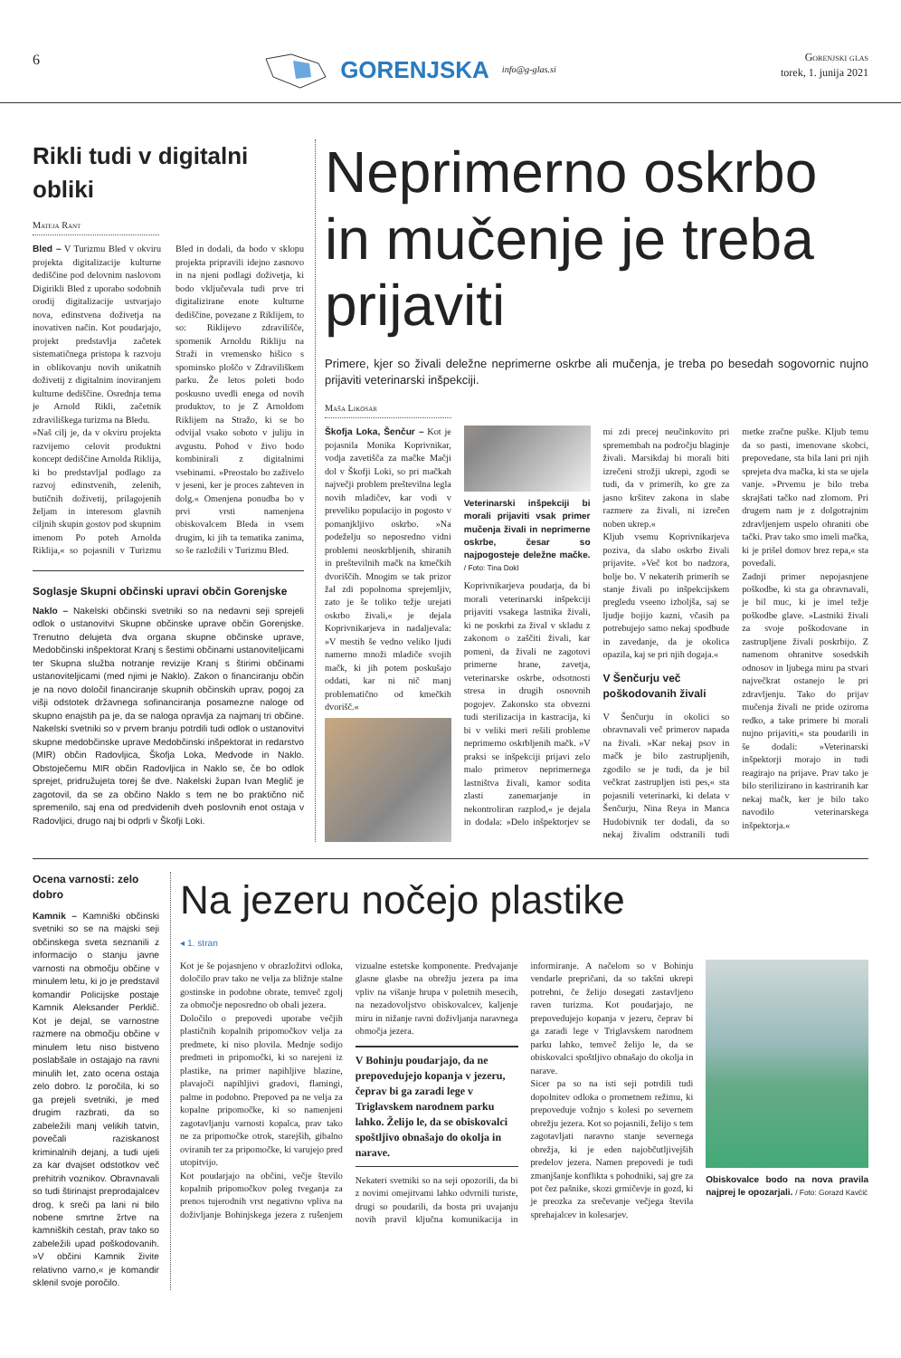6
GORENJSKA info@g-glas.si
Gorenjski glas
torek, 1. junija 2021
Rikli tudi v digitalni obliki
Mateja Rant
Bled – V Turizmu Bled v okviru projekta digitalizacije kulturne dediščine pod delovnim naslovom Digirikli Bled z uporabo sodobnih orodij digitalizacije ustvarjajo nova, edinstvena doživetja na inovativen način. Kot poudarjajo, projekt predstavlja začetek sistematičnega pristopa k razvoju in oblikovanju novih unikatnih doživetij z digitalnim inoviranjem kulturne dediščine. Osrednja tema je Arnold Rikli, začetnik zdraviliškega turizma na Bledu.
»Naš cilj je, da v okviru projekta razvijemo celovit produktni koncept dediščine Arnolda Riklija, ki bo predstavljal podlago za razvoj edinstvenih, zelenih, butičnih doživetij, prilagojenih željam in interesom glavnih ciljnih skupin gostov pod skupnim imenom Po poteh Arnolda Riklija,« so pojasnili v Turizmu Bled in dodali, da bodo v sklopu projekta pripravili idejno zasnovo in na njeni podlagi doživetja, ki bodo vključevala tudi prve tri digitalizirane enote kulturne dediščine, povezane z Riklijem, to so: Riklijevo zdravilišče, spomenik Arnoldu Rikliju na Straži in vremensko hišico s spominsko ploščo v Zdraviliškem parku. Že letos poleti bodo poskusno uvedli enega od novih produktov, to je Z Arnoldom Riklijem na Stražo, ki se bo odvijal vsako soboto v juliju in avgustu. Pohod v živo bodo kombinirali z digitalnimi vsebinami. »Preostalo bo zaživelo v jeseni, ker je proces zahteven in dolg.« Omenjena ponudba bo v prvi vrsti namenjena obiskovalcem Bleda in vsem drugim, ki jih ta tematika zanima, so še razložili v Turizmu Bled.
Soglasje Skupni občinski upravi občin Gorenjske
Naklo – Nakelski občinski svetniki so na nedavni seji sprejeli odlok o ustanovitvi Skupne občinske uprave občin Gorenjske. Trenutno delujeta dva organa skupne občinske uprave, Medobčinski inšpektorat Kranj s šestimi občinami ustanoviteljicami ter Skupna služba notranje revizije Kranj s štirimi občinami ustanoviteljicami (med njimi je Naklo). Zakon o financiranju občin je na novo določil financiranje skupnih občinskih uprav, pogoj za višji odstotek državnega sofinanciranja posamezne naloge od skupno enajstih pa je, da se naloga opravlja za najmanj tri občine. Nakelski svetniki so v prvem branju potrdili tudi odlok o ustanovitvi skupne medobčinske uprave Medobčinski inšpektorat in redarstvo (MIR) občin Radovljica, Škofja Loka, Medvode in Naklo. Obstoječemu MIR občin Radovljica in Naklo se, če bo odlok sprejet, pridružujeta torej še dve. Nakelski župan Ivan Meglič je zagotovil, da se za občino Naklo s tem ne bo praktično nič spremenilo, saj ena od predvidenih dveh poslovnih enot ostaja v Radovljici, drugo naj bi odprli v Škofji Loki.
Neprimerno oskrbo in mučenje je treba prijaviti
Primere, kjer so živali deležne neprimerne oskrbe ali mučenja, je treba po besedah sogovornic nujno prijaviti veterinarski inšpekciji.
Maša Likosar
Škofja Loka, Šenčur – Kot je pojasnila Monika Koprivnikar, vodja zavetišča za mačke Mačji dol v Škofji Loki, so pri mačkah največji problem preštevilna legla novih mladičev, kar vodi v preveliko populacijo in pogosto v pomanjkljivo oskrbo. »Na podeželju so neposredno vidni problemi neoskrbljenih, shiranih in preštevilnih mačk na kmečkih dvoriščih. Mnogim se tak prizor žal zdi popolnoma sprejemljiv, zato je še toliko težje urejati oskrbo živali,« je dejala Koprivnikarjeva in nadaljevala: »V mestih še vedno veliko ljudi namerno množi mladiče svojih mačk, ki jih potem poskušajo oddati, kar ni nič manj problematično od kmečkih dvorišč.«
Veterinarski inšpekciji bi morali prijaviti vsak primer mučenja živali in neprimerne oskrbe, česar so najpogosteje deležne mačke. / Foto: Tina Dokl
Koprivnikarjeva poudarja, da bi morali veterinarski inšpekciji prijaviti vsakega lastnika živali, ki ne poskrbi za žival v skladu z zakonom o zaščiti živali, kar pomeni, da živali ne zagotovi primerne hrane, zavetja, veterinarske oskrbe, odsotnosti stresa in drugih osnovnih pogojev. Zakonsko sta obvezni tudi sterilizacija in kastracija, ki bi v veliki meri rešili probleme neprimerno oskrbljenih mačk. »V praksi se inšpekciji prijavi zelo malo primerov neprimernega lastništva živali, kamor sodita zlasti zanemarjanje in nekontroliran razplod,« je dejala in dodala: »Delo inšpektorjev se mi zdi precej neučinkovito pri spremembah na področju blaginje živali. Marsikdaj bi morali biti izrečeni strožji ukrepi, zgodi se tudi, da v primerih, ko gre za jasno kršitev zakona in slabe razmere za živali, ni izrečen noben ukrep.«
Kljub vsemu Koprivnikarjeva poziva, da slabo oskrbo živali prijavite. »Več kot bo nadzora, bolje bo. V nekaterih primerih se stanje živali po inšpekcijskem pregledu vseeno izboljša, saj se ljudje bojijo kazni, včasih pa potrebujejo samo nekaj spodbude in zavedanje, da je okolica opazila, kaj se pri njih dogaja.«
V Šenčurju več poškodovanih živali
V Šenčurju in okolici so obravnavali več primerov napada na živali. »Kar nekaj psov in mačk je bilo zastrupljenih, zgodilo se je tudi, da je bil večkrat zastrupljen isti pes,« sta pojasnili veterinarki, ki delata v Šenčurju, Nina Reya in Manca Hudobivnik ter dodali, da so nekaj živalim odstranili tudi metke zračne puške. Kljub temu da so pasti, imenovane skobci, prepovedane, sta bila lani pri njih sprejeta dva mačka, ki sta se ujela vanje. »Prvemu je bilo treba skrajšati tačko nad zlomom. Pri drugem nam je z dolgotrajnim zdravljenjem uspelo ohraniti obe tački. Prav tako smo imeli mačka, ki je prišel domov brez repa,« sta povedali.
Zadnji primer nepojasnjene poškodbe, ki sta ga obravnavali, je bil muc, ki je imel težje poškodbe glave. »Lastniki živali za svoje poškodovane in zastrupljene živali poskrbijo. Z namenom ohranitve sosedskih odnosov in ljubega miru pa stvari največkrat ostanejo le pri zdravljenju. Tako do prijav mučenja živali ne pride oziroma redko, a take primere bi morali nujno prijaviti,« sta poudarili in še dodali: »Veterinarski inšpektorji morajo in tudi reagirajo na prijave. Prav tako je bilo sterilizirano in kastriranih kar nekaj mačk, ker je bilo tako navodilo veterinarskega inšpektorja.«
Ocena varnosti: zelo dobro
Kamnik – Kamniški občinski svetniki so se na majski seji občinskega sveta seznanili z informacijo o stanju javne varnosti na območju občine v minulem letu, ki jo je predstavil komandir Policijske postaje Kamnik Aleksander Perklič. Kot je dejal, se varnostne razmere na območju občine v minulem letu niso bistveno poslabšale in ostajajo na ravni minulih let, zato ocena ostaja zelo dobro. Iz poročila, ki so ga prejeli svetniki, je med drugim razbrati, da so zabeležili manj velikih tatvin, povečali raziskanost kriminalnih dejanj, a tudi ujeli za kar dvajset odstotkov več prehitrih voznikov. Obravnavali so tudi štirinajst preprodajalcev drog, k sreči pa lani ni bilo nobene smrtne žrtve na kamniških cestah, prav tako so zabeležili upad poškodovanih. »V občini Kamnik živite relativno varno,« je komandir sklenil svoje poročilo.
Na jezeru nočejo plastike
◂ 1. stran
Kot je še pojasnjeno v obrazložitvi odloka, določilo prav tako ne velja za bližnje stalne gostinske in podobne obrate, temveč zgolj za območje neposredno ob obali jezera.
Določilo o prepovedi uporabe večjih plastičnih kopalnih pripomočkov velja za predmete, ki niso plovila. Mednje sodijo predmeti in pripomočki, ki so narejeni iz plastike, na primer napihljive blazine, plavajoči napihljivi gradovi, flamingi, palme in podobno. Prepoved pa ne velja za kopalne pripomočke, ki so namenjeni zagotavljanju varnosti kopalca, prav tako ne za pripomočke otrok, starejših, gibalno oviranih ter za pripomočke, ki varujejo pred utopitvijo.
Kot poudarjajo na občini, večje število kopalnih pripomočkov poleg tveganja za prenos tujerodnih vrst negativno vpliva na doživljanje Bohinjskega jezera z rušenjem vizualne estetske komponente. Predvajanje glasne glasbe na obrežju jezera pa ima vpliv na višanje hrupa v poletnih mesecih, na nezadovoljstvo obiskovalcev, kaljenje miru in nižanje ravni doživljanja naravnega območja jezera.
V Bohinju poudarjajo, da ne prepovedujejo kopanja v jezeru, čeprav bi ga zaradi lege v Triglavskem narodnem parku lahko. Želijo le, da se obiskovalci spoštljivo obnašajo do okolja in narave.
Nekateri svetniki so na seji opozorili, da bi z novimi omejitvami lahko odvrnili turiste, drugi so poudarili, da bosta pri uvajanju novih pravil ključna komunikacija in informiranje. A načelom so v Bohinju vendarle prepričani, da so takšni ukrepi potrebni, če želijo dosegati zastavljeno raven turizma. Kot poudarjajo, ne prepovedujejo kopanja v jezeru, čeprav bi ga zaradi lege v Triglavskem narodnem parku lahko, temveč želijo le, da se obiskovalci spoštljivo obnašajo do okolja in narave.
Sicer pa so na isti seji potrdili tudi dopolnitev odloka o prometnem režimu, ki prepoveduje vožnjo s kolesi po severnem obrežju jezera. Kot so pojasnili, želijo s tem zagotavljati naravno stanje severnega obrežja, ki je eden najobčutljivejših predelov jezera. Namen prepovedi je tudi zmanjšanje konflikta s pohodniki, saj gre za pot čez pašnike, skozi grmičevje in gozd, ki je preozka za srečevanje večjega števila sprehajalcev in kolesarjev.
Obiskovalce bodo na nova pravila najprej le opozarjali. / Foto: Gorazd Kavčič